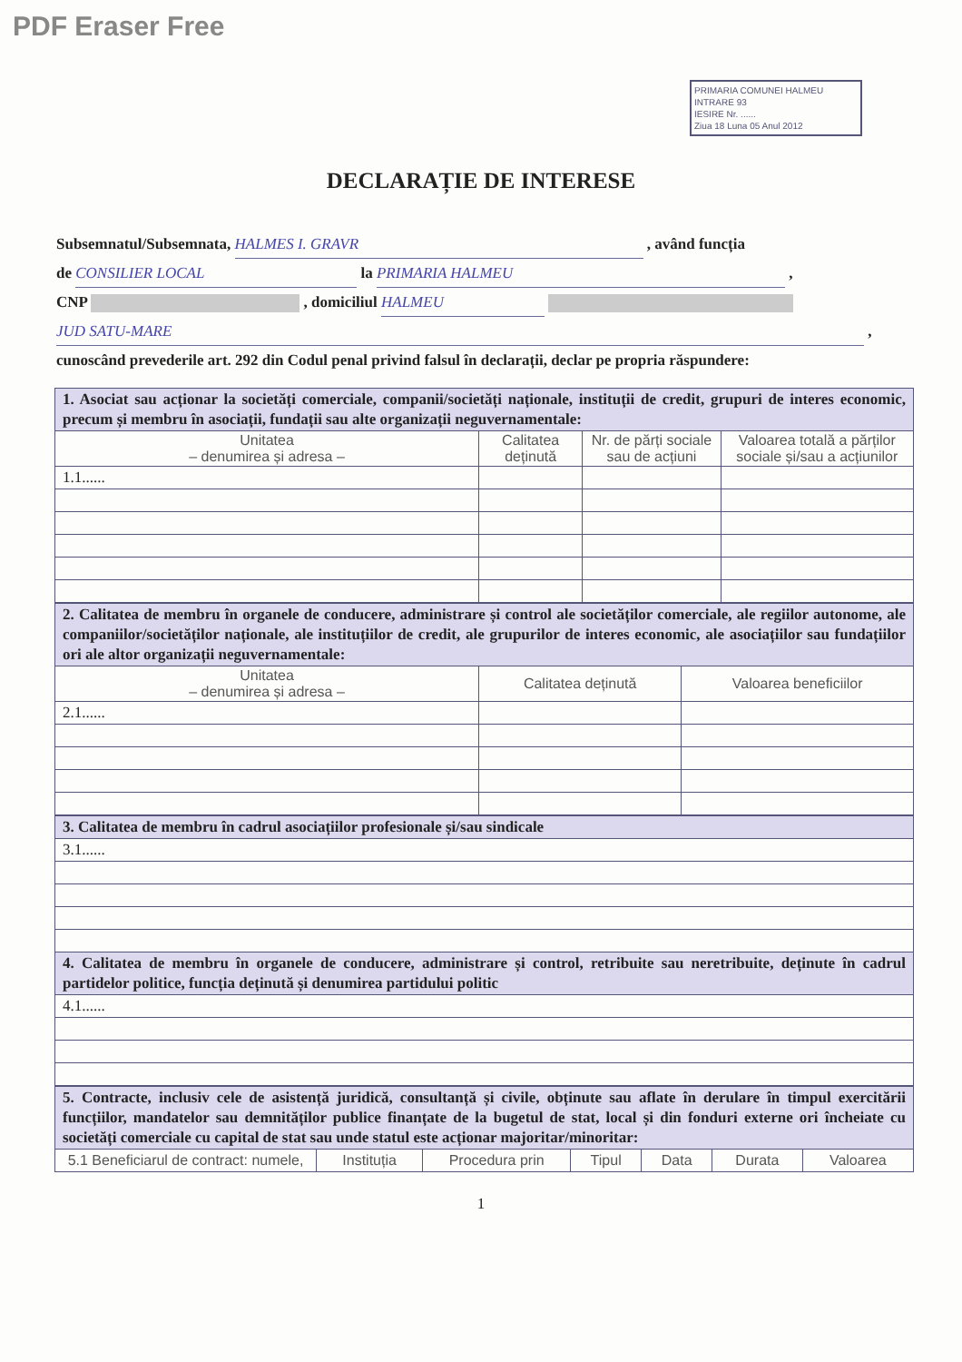PDF Eraser Free
PRIMARIA COMUNEI HALMEU
INTRARE 93
IESIRE Nr. ......
Ziua 18 Luna 05 Anul 2012
DECLARAȚIE DE INTERESE
Subsemnatul/Subsemnata, HALMES I. GRAVR , având funcția
de CONSILIER LOCAL la PRIMARIA HALMEU ,
CNP , domiciliul HALMEU
JUD SATU-MARE ,
cunoscând prevederile art. 292 din Codul penal privind falsul în declarații, declar pe propria răspundere:
| 1. Asociat sau acționar la societăți comerciale, companii/societăți naționale, instituții de credit, grupuri de interes economic, precum și membru în asociații, fundații sau alte organizații neguvernamentale: | | | |
| Unitatea – denumirea și adresa – | Calitatea deținută | Nr. de părți sociale sau de acțiuni | Valoarea totală a părților sociale și/sau a acțiunilor |
| 1.1...... | | | |
| 2. Calitatea de membru în organele de conducere, administrare și control ale societăților comerciale, ale regiilor autonome, ale companiilor/societăților naționale, ale instituțiilor de credit, ale grupurilor de interes economic, ale asociațiilor sau fundațiilor ori ale altor organizații neguvernamentale: | | |
| Unitatea – denumirea și adresa – | Calitatea deținută | Valoarea beneficiilor |
| 2.1...... | | |
| 3. Calitatea de membru în cadrul asociațiilor profesionale și/sau sindicale |
| 3.1...... |
| 4. Calitatea de membru în organele de conducere, administrare și control, retribuite sau neretribuite, deținute în cadrul partidelor politice, funcția deținută și denumirea partidului politic |
| 4.1...... |
| 5. Contracte, inclusiv cele de asistență juridică, consultanță și civile, obținute sau aflate în derulare în timpul exercitării funcțiilor, mandatelor sau demnităților publice finanțate de la bugetul de stat, local și din fonduri externe ori încheiate cu societăți comerciale cu capital de stat sau unde statul este acționar majoritar/minoritar: | | | | | | |
| 5.1 Beneficiarul de contract: numele, | Instituția | Procedura prin | Tipul | Data | Durata | Valoarea |
1